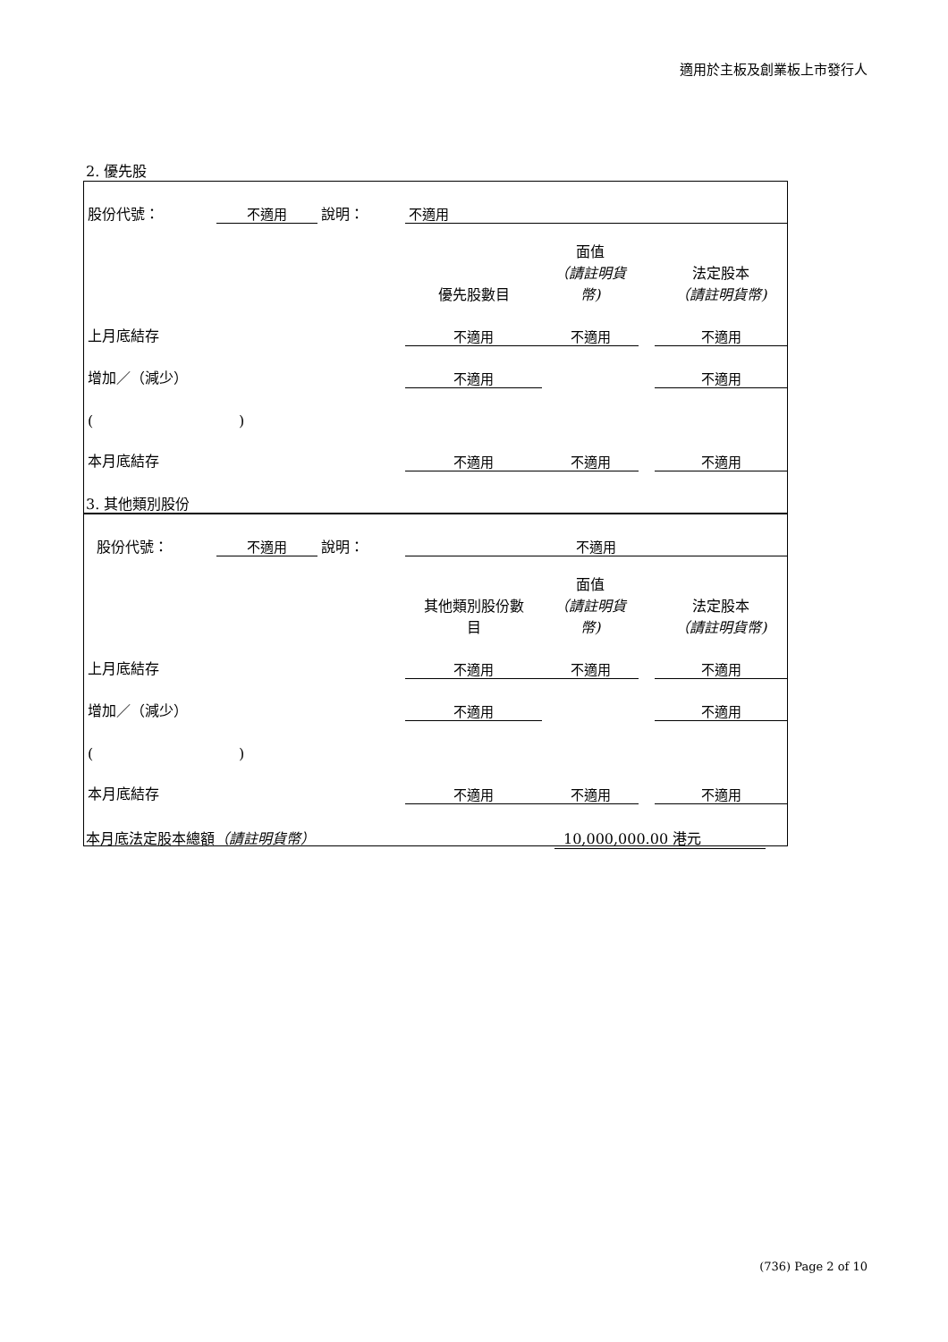適用於主板及創業板上市發行人
2. 優先股
| 股份代號： | 不適用 | 說明： | | 不適用 | | | |
| | | | | 優先股數目 | 面值 （請註明貨幣) | | 法定股本 （請註明貨幣) |
| 上月底結存 | | | | 不適用 | 不適用 | | 不適用 |
| 增加／（減少） | | | | 不適用 | | | 不適用 |
| ( ) | | | | | | | |
| 本月底結存 | | | | 不適用 | 不適用 | | 不適用 |
3. 其他類別股份
| 股份代號： | 不適用 | 說明： | | 不適用 | | | |
| | | | | 其他類別股份數 目 | 面值 （請註明貨幣) | | 法定股本 （請註明貨幣) |
| 上月底結存 | | | | 不適用 | 不適用 | | 不適用 |
| 增加／（減少） | | | | 不適用 | | | 不適用 |
| ( ) | | | | | | | |
| 本月底結存 | | | | 不適用 | 不適用 | | 不適用 |
本月底法定股本總額（請註明貨幣） 10,000,000.00 港元
(736) Page 2 of 10